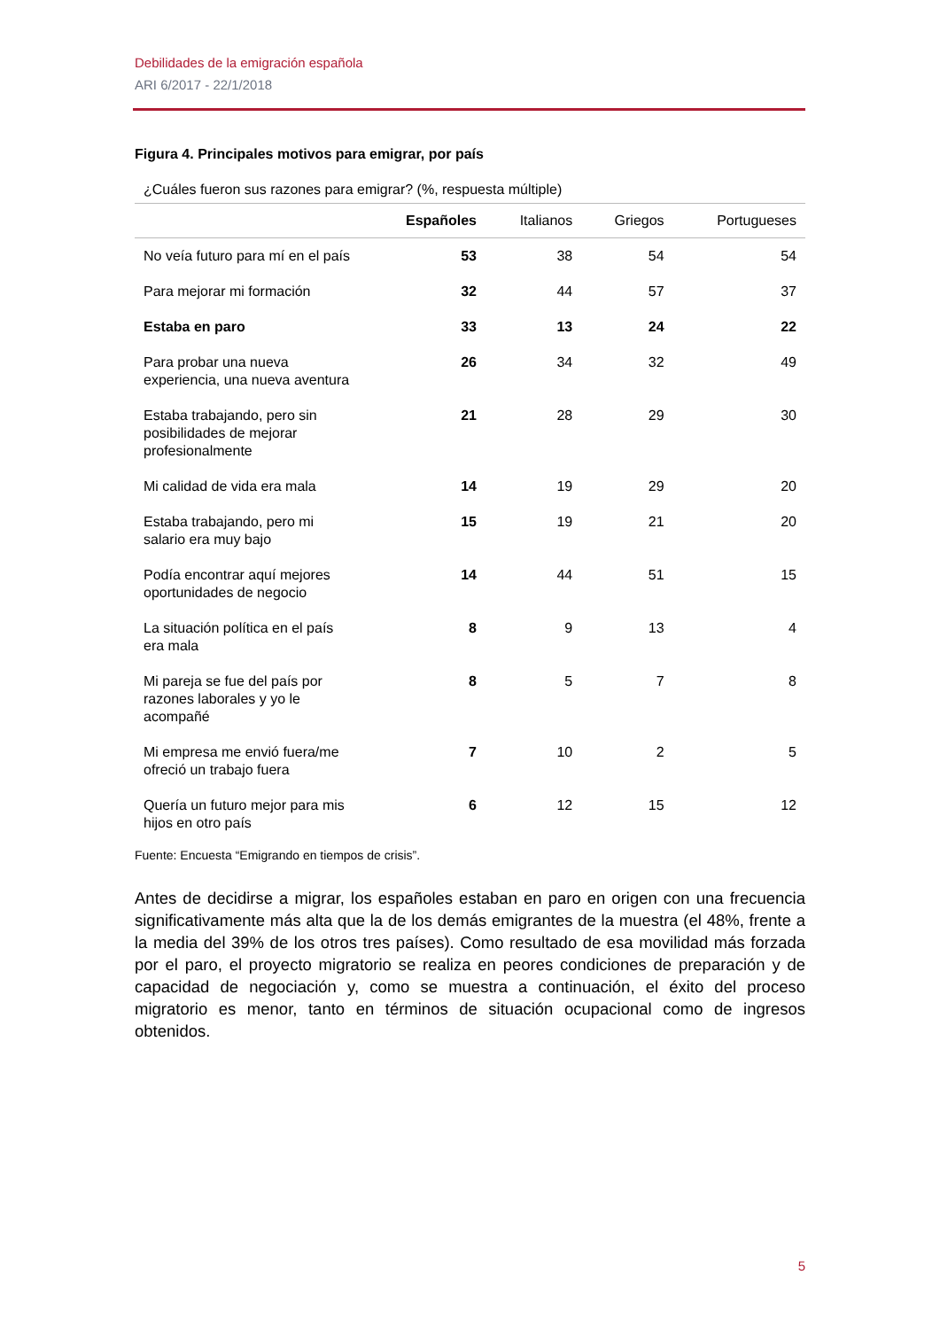Debilidades de la emigración española
ARI 6/2017 - 22/1/2018
Figura 4. Principales motivos para emigrar, por país
¿Cuáles fueron sus razones para emigrar? (%, respuesta múltiple)
| | Españoles | Italianos | Griegos | Portugueses |
| --- | --- | --- | --- | --- |
| No veía futuro para mí en el país | 53 | 38 | 54 | 54 |
| Para mejorar mi formación | 32 | 44 | 57 | 37 |
| Estaba en paro | 33 | 13 | 24 | 22 |
| Para probar una nueva experiencia, una nueva aventura | 26 | 34 | 32 | 49 |
| Estaba trabajando, pero sin posibilidades de mejorar profesionalmente | 21 | 28 | 29 | 30 |
| Mi calidad de vida era mala | 14 | 19 | 29 | 20 |
| Estaba trabajando, pero mi salario era muy bajo | 15 | 19 | 21 | 20 |
| Podía encontrar aquí mejores oportunidades de negocio | 14 | 44 | 51 | 15 |
| La situación política en el país era mala | 8 | 9 | 13 | 4 |
| Mi pareja se fue del país por razones laborales y yo le acompañé | 8 | 5 | 7 | 8 |
| Mi empresa me envió fuera/me ofreció un trabajo fuera | 7 | 10 | 2 | 5 |
| Quería un futuro mejor para mis hijos en otro país | 6 | 12 | 15 | 12 |
Fuente: Encuesta “Emigrando en tiempos de crisis”.
Antes de decidirse a migrar, los españoles estaban en paro en origen con una frecuencia significativamente más alta que la de los demás emigrantes de la muestra (el 48%, frente a la media del 39% de los otros tres países). Como resultado de esa movilidad más forzada por el paro, el proyecto migratorio se realiza en peores condiciones de preparación y de capacidad de negociación y, como se muestra a continuación, el éxito del proceso migratorio es menor, tanto en términos de situación ocupacional como de ingresos obtenidos.
5